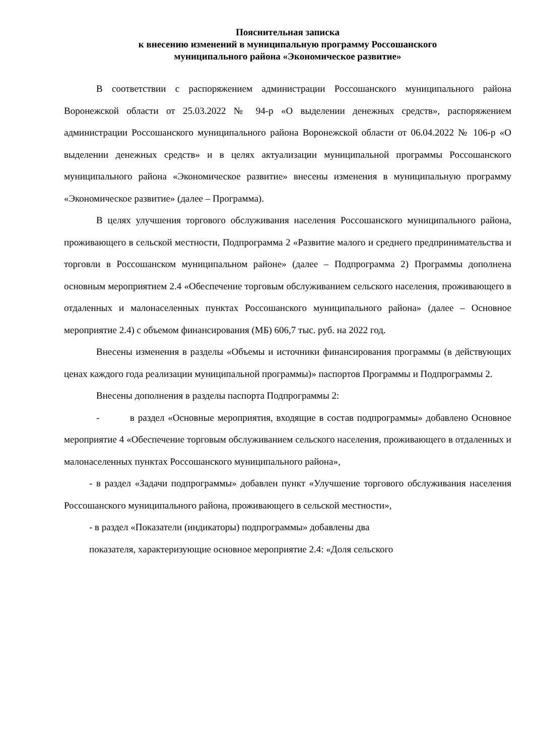Пояснительная записка
к внесению изменений в муниципальную программу Россошанского
муниципального района «Экономическое развитие»
В соответствии с распоряжением администрации Россошанского муниципального района Воронежской области от 25.03.2022 № 94-р «О выделении денежных средств», распоряжением администрации Россошанского муниципального района Воронежской области от 06.04.2022 № 106-р «О выделении денежных средств» и в целях актуализации муниципальной программы Россошанского муниципального района «Экономическое развитие» внесены изменения в муниципальную программу «Экономическое развитие» (далее – Программа).
В целях улучшения торгового обслуживания населения Россошанского муниципального района, проживающего в сельской местности, Подпрограмма 2 «Развитие малого и среднего предпринимательства и торговли в Россошанском муниципальном районе» (далее – Подпрограмма 2) Программы дополнена основным мероприятием 2.4 «Обеспечение торговым обслуживанием сельского населения, проживающего в отдаленных и малонаселенных пунктах Россошанского муниципального района» (далее – Основное мероприятие 2.4) с объемом финансирования (МБ) 606,7 тыс. руб. на 2022 год.
Внесены изменения в разделы «Объемы и источники финансирования программы (в действующих ценах каждого года реализации муниципальной программы)» паспортов Программы и Подпрограммы 2.
Внесены дополнения в разделы паспорта Подпрограммы 2:
- в раздел «Основные мероприятия, входящие в состав подпрограммы» добавлено Основное мероприятие 4 «Обеспечение торговым обслуживанием сельского населения, проживающего в отдаленных и малонаселенных пунктах Россошанского муниципального района»,
- в раздел «Задачи подпрограммы» добавлен пункт «Улучшение торгового обслуживания населения Россошанского муниципального района, проживающего в сельской местности»,
- в раздел «Показатели (индикаторы) подпрограммы» добавлены два
показателя, характеризующие основное мероприятие 2.4: «Доля сельского